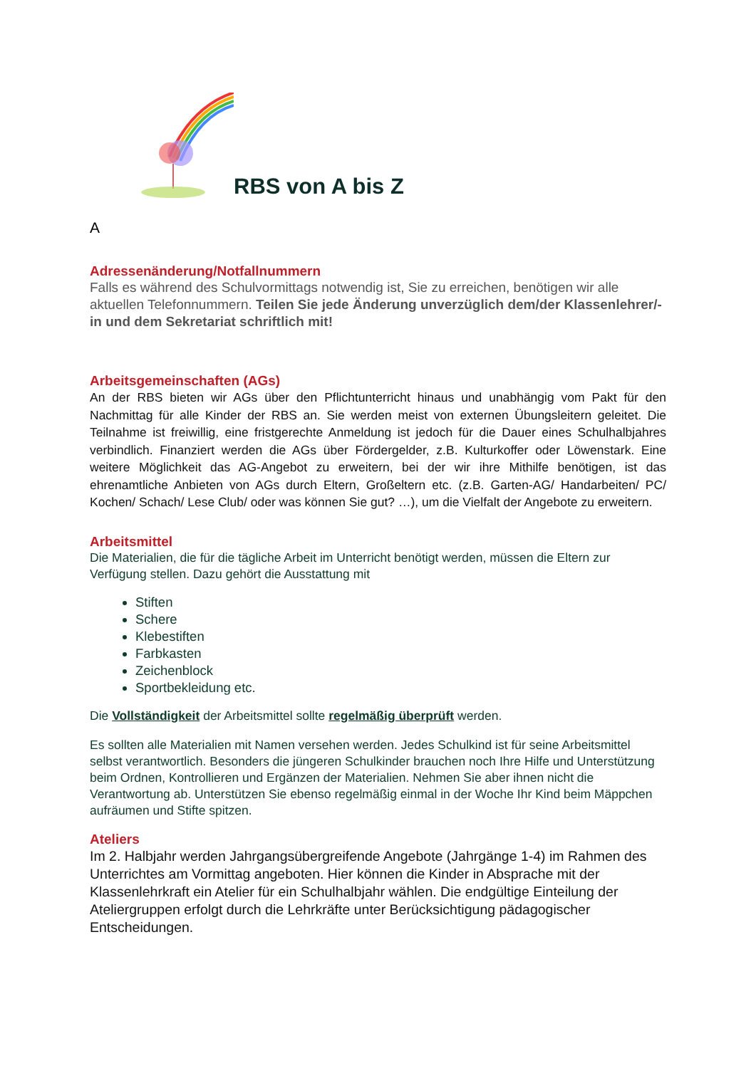RBS von A bis Z
A
Adressenänderung/Notfallnummern
Falls es während des Schulvormittags notwendig ist, Sie zu erreichen, benötigen wir alle aktuellen Telefonnummern. Teilen Sie jede Änderung unverzüglich dem/der Klassenlehrer/-in und dem Sekretariat schriftlich mit!
Arbeitsgemeinschaften (AGs)
An der RBS bieten wir AGs über den Pflichtunterricht hinaus und unabhängig vom Pakt für den Nachmittag für alle Kinder der RBS an. Sie werden meist von externen Übungsleitern geleitet. Die Teilnahme ist freiwillig, eine fristgerechte Anmeldung ist jedoch für die Dauer eines Schulhalbjahres verbindlich. Finanziert werden die AGs über Fördergelder, z.B. Kulturkoffer oder Löwenstark. Eine weitere Möglichkeit das AG-Angebot zu erweitern, bei der wir ihre Mithilfe benötigen, ist das ehrenamtliche Anbieten von AGs durch Eltern, Großeltern etc. (z.B. Garten-AG/ Handarbeiten/ PC/ Kochen/ Schach/ Lese Club/ oder was können Sie gut? …), um die Vielfalt der Angebote zu erweitern.
Arbeitsmittel
Die Materialien, die für die tägliche Arbeit im Unterricht benötigt werden, müssen die Eltern zur Verfügung stellen. Dazu gehört die Ausstattung mit
Stiften
Schere
Klebestiften
Farbkasten
Zeichenblock
Sportbekleidung etc.
Die Vollständigkeit der Arbeitsmittel sollte regelmäßig überprüft werden.
Es sollten alle Materialien mit Namen versehen werden. Jedes Schulkind ist für seine Arbeitsmittel selbst verantwortlich. Besonders die jüngeren Schulkinder brauchen noch Ihre Hilfe und Unterstützung beim Ordnen, Kontrollieren und Ergänzen der Materialien. Nehmen Sie aber ihnen nicht die Verantwortung ab. Unterstützen Sie ebenso regelmäßig einmal in der Woche Ihr Kind beim Mäppchen aufräumen und Stifte spitzen.
Ateliers
Im 2. Halbjahr werden Jahrgangsübergreifende Angebote (Jahrgänge 1-4) im Rahmen des Unterrichtes am Vormittag angeboten. Hier können die Kinder in Absprache mit der Klassenlehrkraft ein Atelier für ein Schulhalbjahr wählen. Die endgültige Einteilung der Ateliergruppen erfolgt durch die Lehrkräfte unter Berücksichtigung pädagogischer Entscheidungen.